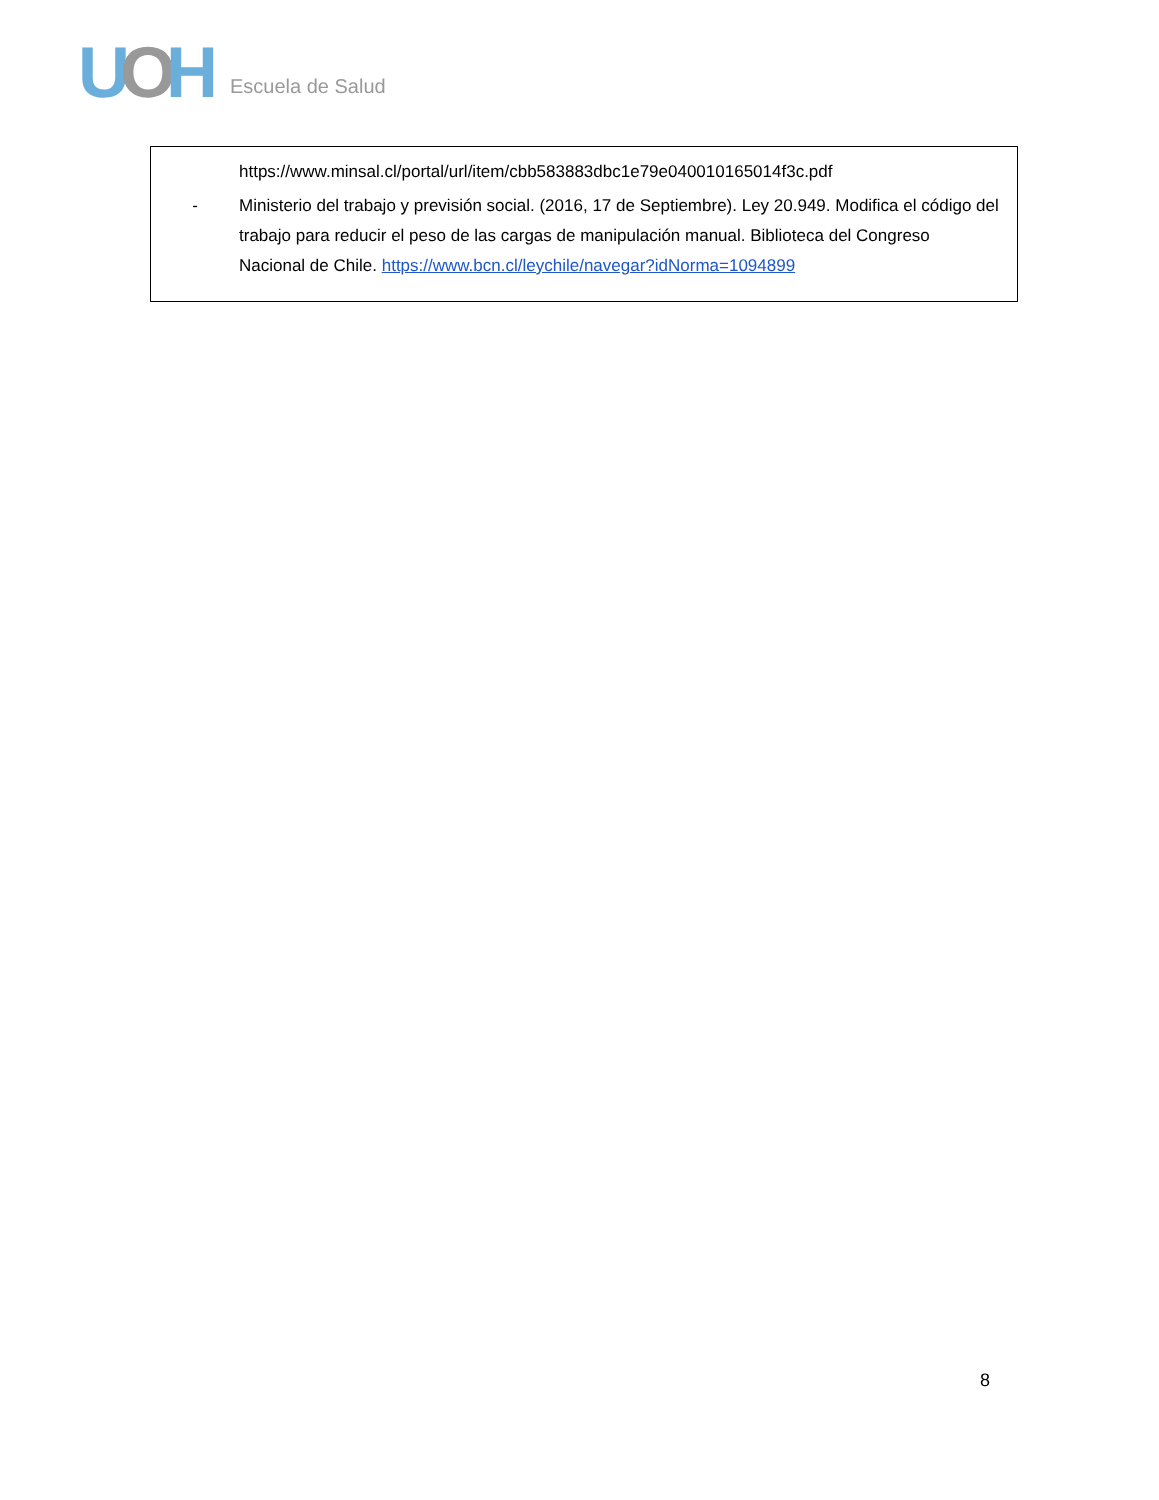UOH
Escuela de Salud
https://www.minsal.cl/portal/url/item/cbb583883dbc1e79e040010165014f3c.pdf
- Ministerio del trabajo y previsión social. (2016, 17 de Septiembre). Ley 20.949. Modifica el código del trabajo para reducir el peso de las cargas de manipulación manual. Biblioteca del Congreso Nacional de Chile. https://www.bcn.cl/leychile/navegar?idNorma=1094899
8